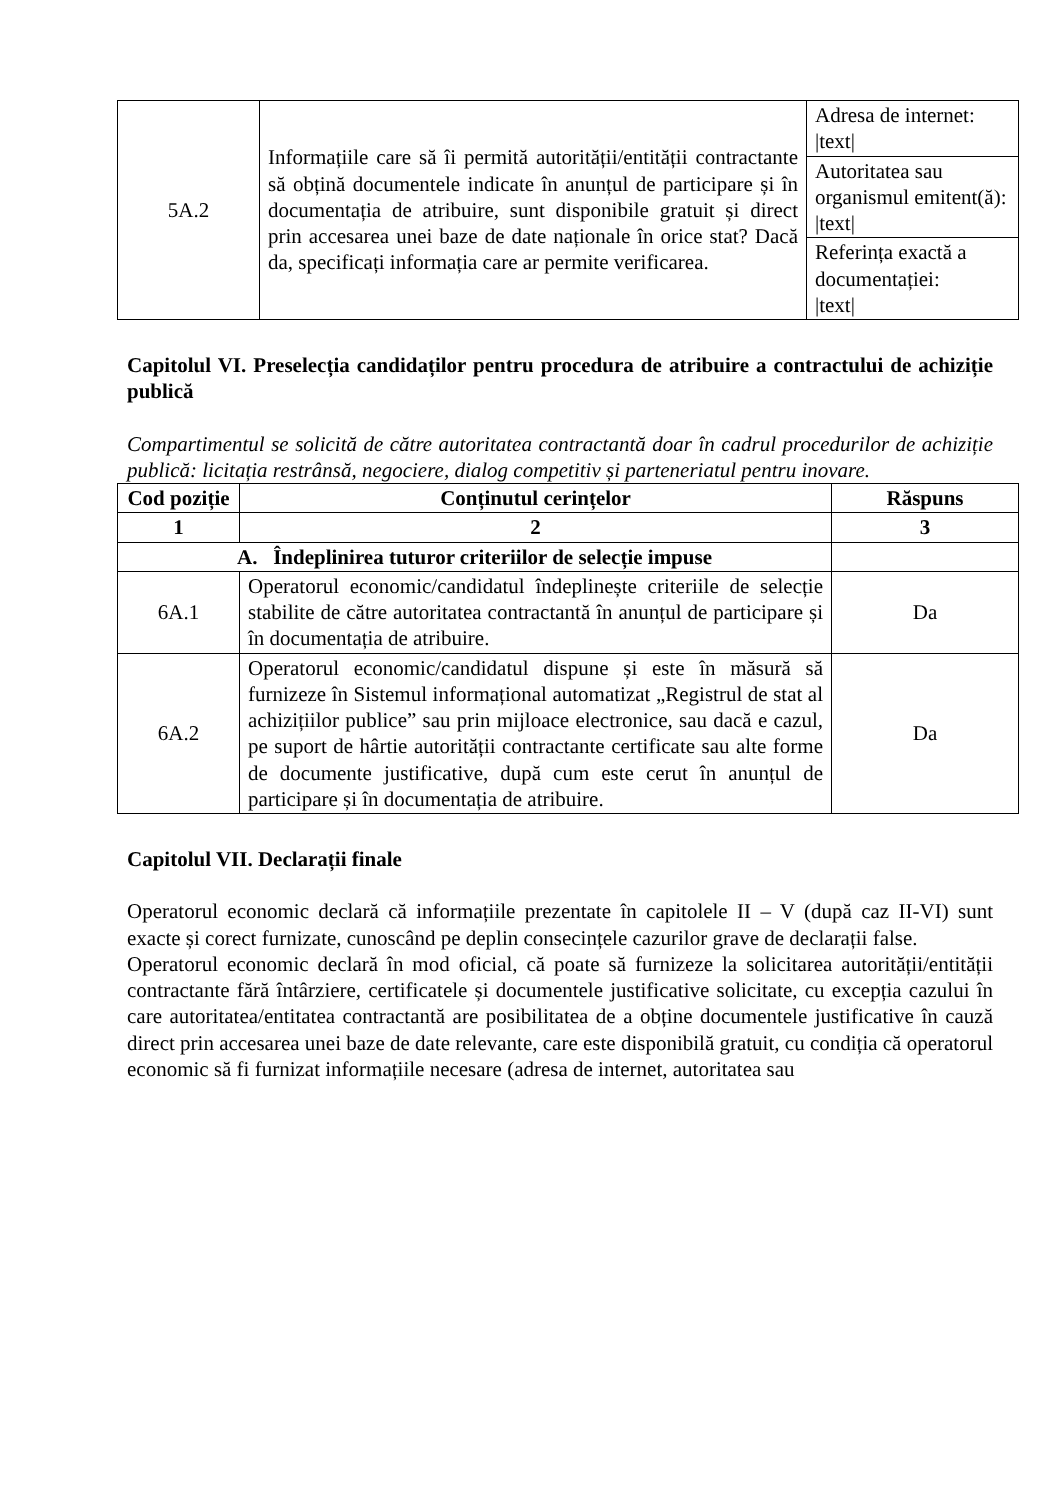| 5A.2 | Informațiile care să îi permită autorității/entității contractante să obțină documentele indicate în anunțul de participare și în documentația de atribuire, sunt disponibile gratuit și direct prin accesarea unei baze de date naționale în orice stat? Dacă da, specificați informația care ar permite verificarea. | Adresa de internet: /text/ |
| | | Autoritatea sau organismul emitent(ă): /text/ |
| | | Referința exactă a documentației: /text/ |
Capitolul VI. Preselecția candidaților pentru procedura de atribuire a contractului de achiziție publică
Compartimentul se solicită de către autoritatea contractantă doar în cadrul procedurilor de achiziție publică: licitația restrânsă, negociere, dialog competitiv și parteneriatul pentru inovare.
| Cod poziție | Conținutul cerințelor | Răspuns |
| --- | --- | --- |
| 1 | 2 | 3 |
| A. Îndeplinirea tuturor criteriilor de selecție impuse | | |
| 6A.1 | Operatorul economic/candidatul îndeplinește criteriile de selecție stabilite de către autoritatea contractantă în anunțul de participare și în documentația de atribuire. | Da |
| 6A.2 | Operatorul economic/candidatul dispune și este în măsură să furnizeze în Sistemul informațional automatizat „Registrul de stat al achizițiilor publice” sau prin mijloace electronice, sau dacă e cazul, pe suport de hârtie autorității contractante certificate sau alte forme de documente justificative, după cum este cerut în anunțul de participare și în documentația de atribuire. | Da |
Capitolul VII. Declarații finale
Operatorul economic declară că informațiile prezentate în capitolele II – V (după caz II-VI) sunt exacte și corect furnizate, cunoscând pe deplin consecințele cazurilor grave de declarații false.
Operatorul economic declară în mod oficial, că poate să furnizeze la solicitarea autorității/entității contractante fără întârziere, certificatele și documentele justificative solicitate, cu excepția cazului în care autoritatea/entitatea contractantă are posibilitatea de a obține documentele justificative în cauză direct prin accesarea unei baze de date relevante, care este disponibilă gratuit, cu condiția că operatorul economic să fi furnizat informațiile necesare (adresa de internet, autoritatea sau